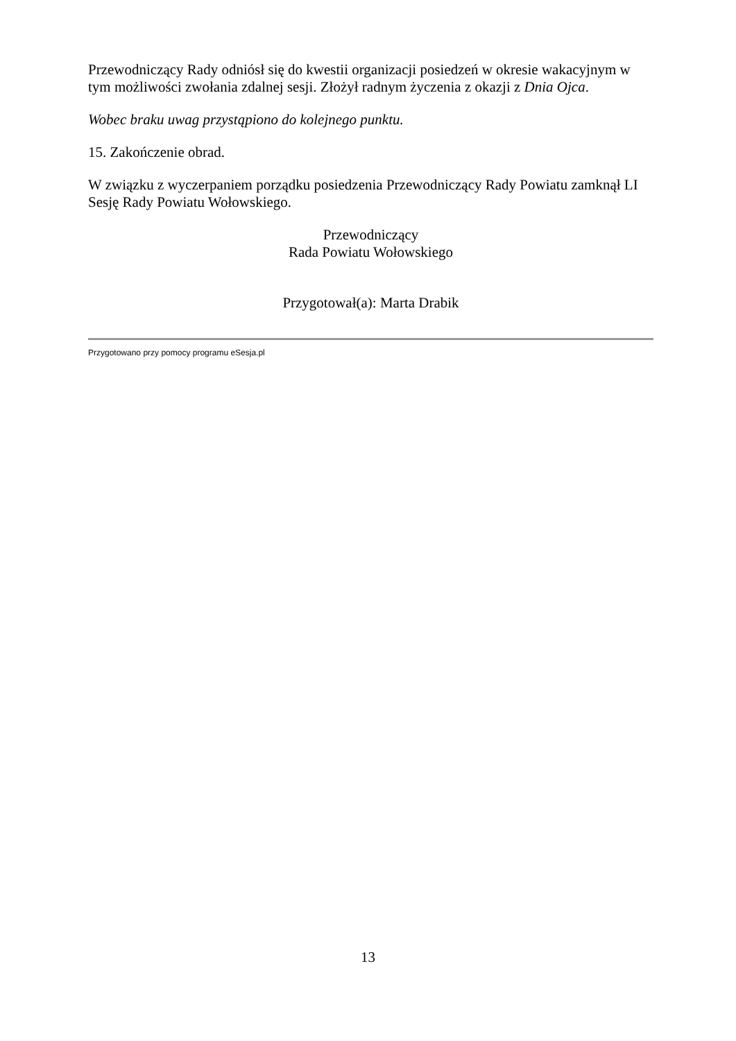Przewodniczący Rady odniósł się do kwestii organizacji posiedzeń w okresie wakacyjnym w tym możliwości zwołania zdalnej sesji. Złożył radnym życzenia z okazji z Dnia Ojca.
Wobec braku uwag przystąpiono do kolejnego punktu.
15. Zakończenie obrad.
W związku z wyczerpaniem porządku posiedzenia Przewodniczący Rady Powiatu zamknął LI Sesję Rady Powiatu Wołowskiego.
Przewodniczący
Rada Powiatu Wołowskiego
Przygotował(a): Marta Drabik
Przygotowano przy pomocy programu eSesja.pl
13